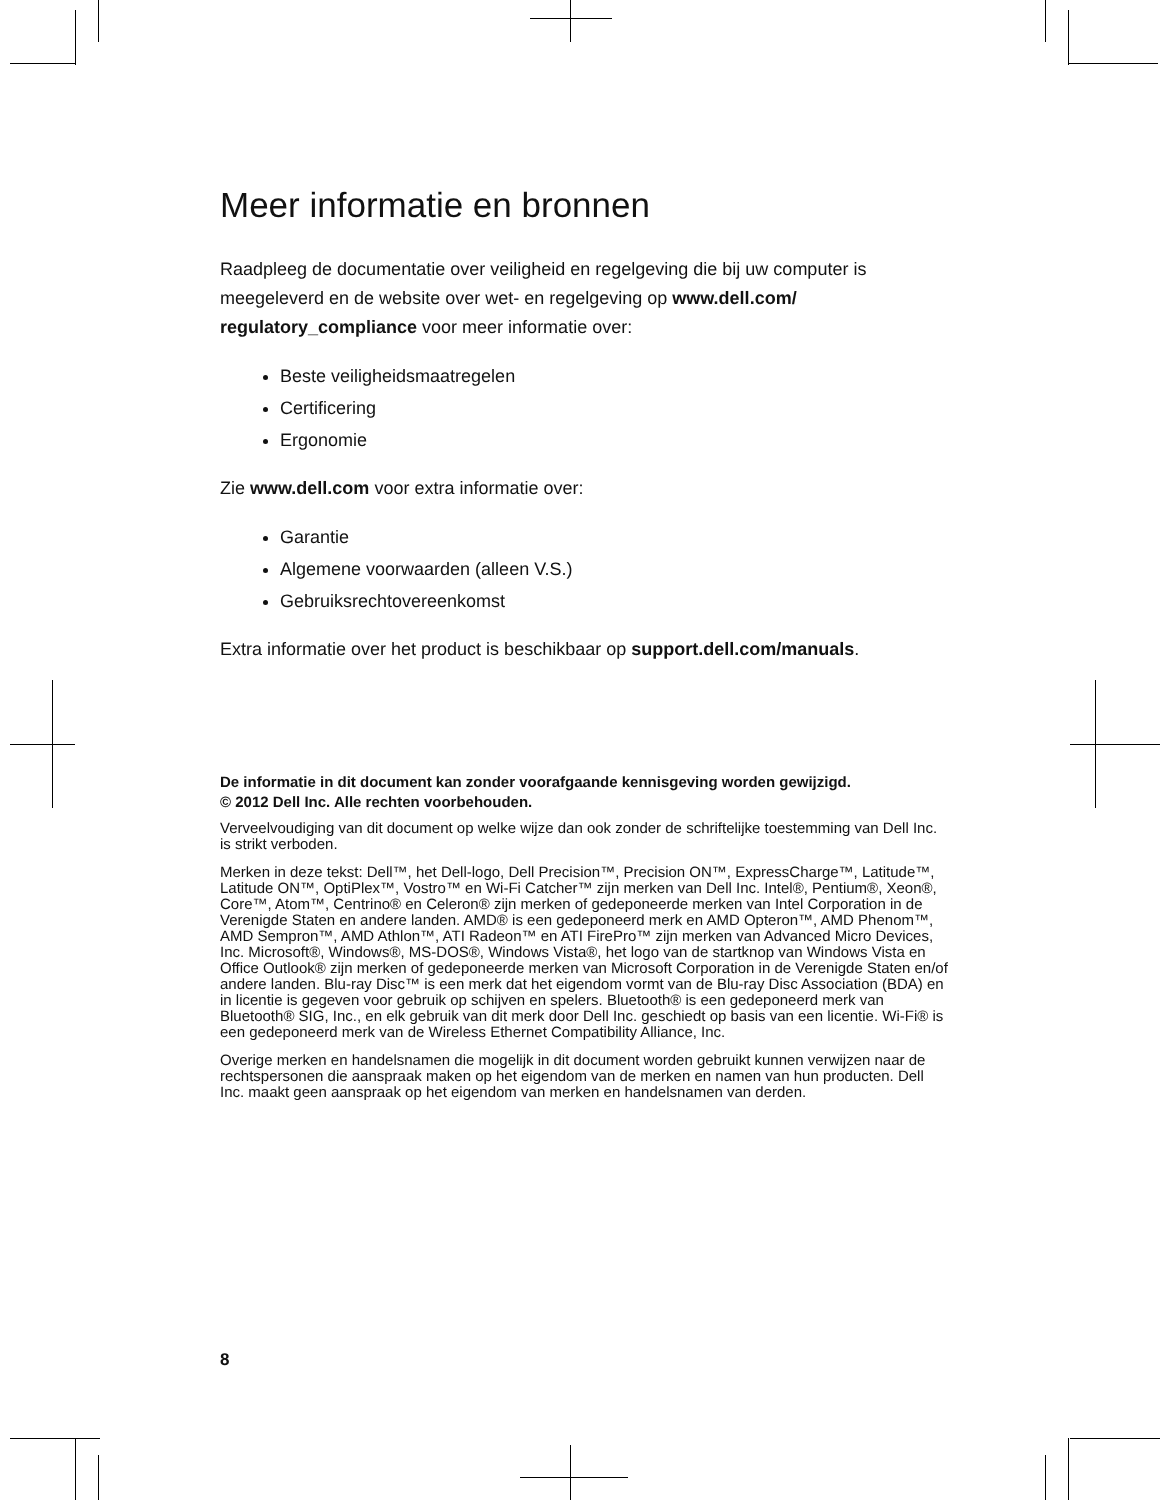Meer informatie en bronnen
Raadpleeg de documentatie over veiligheid en regelgeving die bij uw computer is meegeleverd en de website over wet- en regelgeving op www.dell.com/ regulatory_compliance voor meer informatie over:
Beste veiligheidsmaatregelen
Certificering
Ergonomie
Zie www.dell.com voor extra informatie over:
Garantie
Algemene voorwaarden (alleen V.S.)
Gebruiksrechtovereenkomst
Extra informatie over het product is beschikbaar op support.dell.com/manuals.
De informatie in dit document kan zonder voorafgaande kennisgeving worden gewijzigd.
© 2012 Dell Inc. Alle rechten voorbehouden.
Verveelvoudiging van dit document op welke wijze dan ook zonder de schriftelijke toestemming van Dell Inc. is strikt verboden.
Merken in deze tekst: Dell™, het Dell-logo, Dell Precision™, Precision ON™, ExpressCharge™, Latitude™, Latitude ON™, OptiPlex™, Vostro™ en Wi-Fi Catcher™ zijn merken van Dell Inc. Intel®, Pentium®, Xeon®, Core™, Atom™, Centrino® en Celeron® zijn merken of gedeponeerde merken van Intel Corporation in de Verenigde Staten en andere landen. AMD® is een gedeponeerd merk en AMD Opteron™, AMD Phenom™, AMD Sempron™, AMD Athlon™, ATI Radeon™ en ATI FirePro™ zijn merken van Advanced Micro Devices, Inc. Microsoft®, Windows®, MS-DOS®, Windows Vista®, het logo van de startknop van Windows Vista en Office Outlook® zijn merken of gedeponeerde merken van Microsoft Corporation in de Verenigde Staten en/of andere landen. Blu-ray Disc™ is een merk dat het eigendom vormt van de Blu-ray Disc Association (BDA) en in licentie is gegeven voor gebruik op schijven en spelers. Bluetooth® is een gedeponeerd merk van Bluetooth® SIG, Inc., en elk gebruik van dit merk door Dell Inc. geschiedt op basis van een licentie. Wi-Fi® is een gedeponeerd merk van de Wireless Ethernet Compatibility Alliance, Inc.
Overige merken en handelsnamen die mogelijk in dit document worden gebruikt kunnen verwijzen naar de rechtspersonen die aanspraak maken op het eigendom van de merken en namen van hun producten. Dell Inc. maakt geen aanspraak op het eigendom van merken en handelsnamen van derden.
8